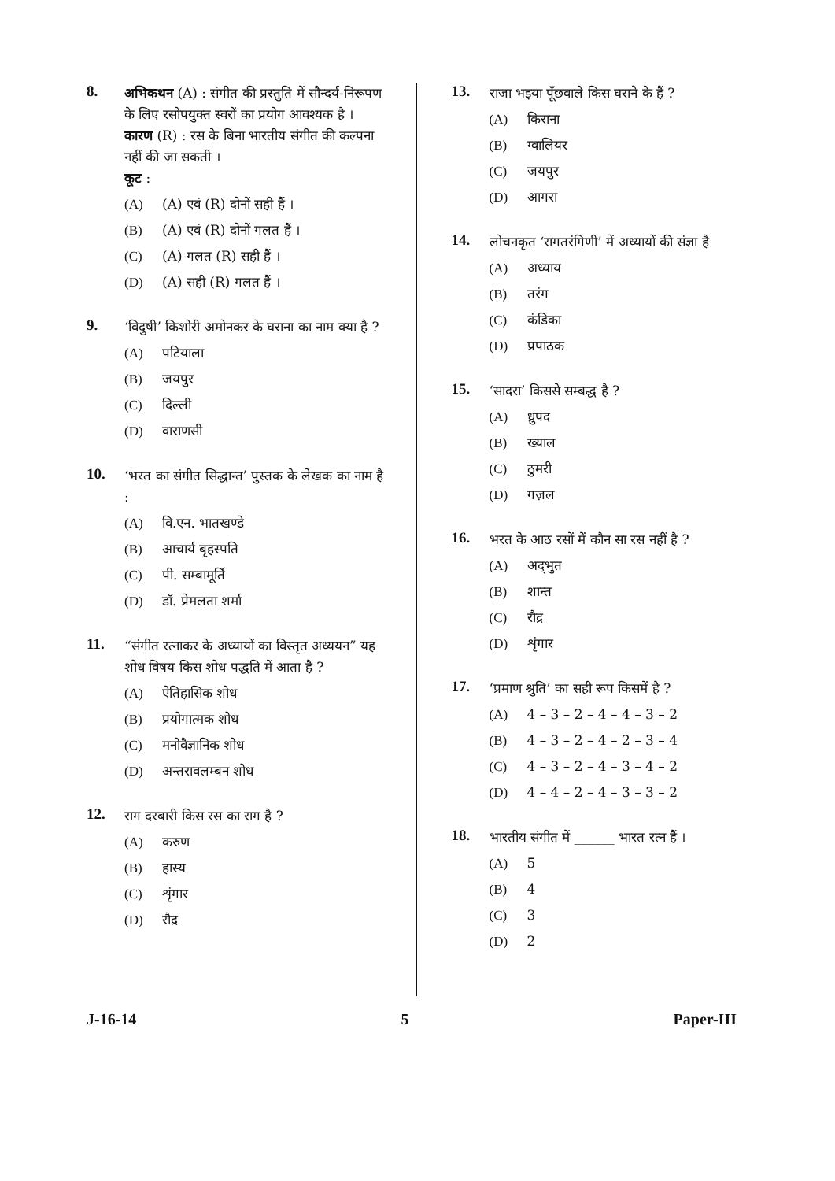8.
अभिकथन (A) : संगीत की प्रस्तुति में सौन्दर्य-निरूपण के लिए रसोपयुक्त स्वरों का प्रयोग आवश्यक है ।
कारण (R) : रस के बिना भारतीय संगीत की कल्पना नहीं की जा सकती ।
कूट :
(A) (A) एवं (R) दोनों सही हैं ।
(B) (A) एवं (R) दोनों गलत हैं ।
(C) (A) गलत (R) सही हैं ।
(D) (A) सही (R) गलत हैं ।
9.
‘विदुषी’ किशोरी अमोनकर के घराना का नाम क्या है ?
(A) पटियाला
(B) जयपुर
(C) दिल्ली
(D) वाराणसी
10.
‘भरत का संगीत सिद्धान्त’ पुस्तक के लेखक का नाम है :
(A) वि.एन. भातखण्डे
(B) आचार्य बृहस्पति
(C) पी. सम्बामूर्ति
(D) डॉ. प्रेमलता शर्मा
11.
“संगीत रत्नाकर के अध्यायों का विस्तृत अध्ययन” यह शोध विषय किस शोध पद्धति में आता है ?
(A) ऐतिहासिक शोध
(B) प्रयोगात्मक शोध
(C) मनोवैज्ञानिक शोध
(D) अन्तरावलम्बन शोध
12.
राग दरबारी किस रस का राग है ?
(A) करुण
(B) हास्य
(C) शृंगार
(D) रौद्र
13.
राजा भइया पूँछवाले किस घराने के हैं ?
(A) किराना
(B) ग्वालियर
(C) जयपुर
(D) आगरा
14.
लोचनकृत ‘रागतरंगिणी’ में अध्यायों की संज्ञा है
(A) अध्याय
(B) तरंग
(C) कंडिका
(D) प्रपाठक
15.
‘सादरा’ किससे सम्बद्ध है ?
(A) ध्रुपद
(B) ख्याल
(C) ठुमरी
(D) गज़ल
16.
भरत के आठ रसों में कौन सा रस नहीं है ?
(A) अद्‌भुत
(B) शान्त
(C) रौद्र
(D) शृंगार
17.
‘प्रमाण श्रुति’ का सही रूप किसमें है ?
(A) 4 – 3 – 2 – 4 – 4 – 3 – 2
(B) 4 – 3 – 2 – 4 – 2 – 3 – 4
(C) 4 – 3 – 2 – 4 – 3 – 4 – 2
(D) 4 – 4 – 2 – 4 – 3 – 3 – 2
18.
भारतीय संगीत में ______ भारत रत्न हैं ।
(A) 5
(B) 4
(C) 3
(D) 2
J-16-14 5 Paper-III